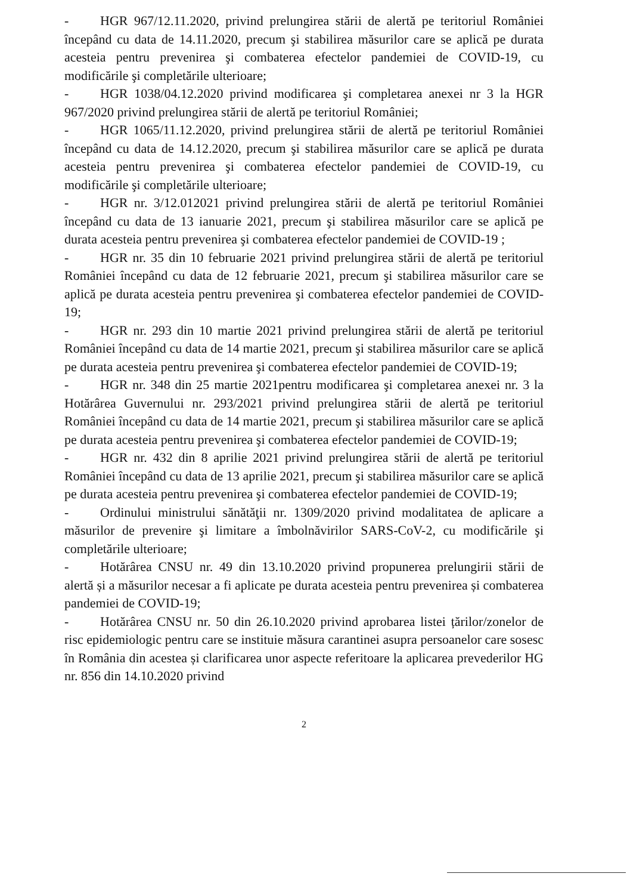- HGR 967/12.11.2020, privind prelungirea stării de alertă pe teritoriul României începând cu data de 14.11.2020, precum şi stabilirea măsurilor care se aplică pe durata acesteia pentru prevenirea şi combaterea efectelor pandemiei de COVID-19, cu modificările şi completările ulterioare;
- HGR 1038/04.12.2020 privind modificarea şi completarea anexei nr 3 la HGR 967/2020 privind prelungirea stării de alertă pe teritoriul României;
- HGR 1065/11.12.2020, privind prelungirea stării de alertă pe teritoriul României începând cu data de 14.12.2020, precum şi stabilirea măsurilor care se aplică pe durata acesteia pentru prevenirea şi combaterea efectelor pandemiei de COVID-19, cu modificările şi completările ulterioare;
- HGR nr. 3/12.012021 privind prelungirea stării de alertă pe teritoriul României începând cu data de 13 ianuarie 2021, precum şi stabilirea măsurilor care se aplică pe durata acesteia pentru prevenirea şi combaterea efectelor pandemiei de COVID-19 ;
- HGR nr. 35 din 10 februarie 2021 privind prelungirea stării de alertă pe teritoriul României începând cu data de 12 februarie 2021, precum şi stabilirea măsurilor care se aplică pe durata acesteia pentru prevenirea şi combaterea efectelor pandemiei de COVID-19;
- HGR nr. 293 din 10 martie 2021 privind prelungirea stării de alertă pe teritoriul României începând cu data de 14 martie 2021, precum şi stabilirea măsurilor care se aplică pe durata acesteia pentru prevenirea şi combaterea efectelor pandemiei de COVID-19;
- HGR nr. 348 din 25 martie 2021pentru modificarea şi completarea anexei nr. 3 la Hotărârea Guvernului nr. 293/2021 privind prelungirea stării de alertă pe teritoriul României începând cu data de 14 martie 2021, precum şi stabilirea măsurilor care se aplică pe durata acesteia pentru prevenirea şi combaterea efectelor pandemiei de COVID-19;
- HGR nr. 432 din 8 aprilie 2021 privind prelungirea stării de alertă pe teritoriul României începând cu data de 13 aprilie 2021, precum şi stabilirea măsurilor care se aplică pe durata acesteia pentru prevenirea şi combaterea efectelor pandemiei de COVID-19;
- Ordinului ministrului sănătăţii nr. 1309/2020 privind modalitatea de aplicare a măsurilor de prevenire şi limitare a îmbolnăvirilor SARS-CoV-2, cu modificările şi completările ulterioare;
- Hotărârea CNSU nr. 49 din 13.10.2020 privind propunerea prelungirii stării de alertă și a măsurilor necesar a fi aplicate pe durata acesteia pentru prevenirea și combaterea pandemiei de COVID-19;
- Hotărârea CNSU nr. 50 din 26.10.2020 privind aprobarea listei țărilor/zonelor de risc epidemiologic pentru care se instituie măsura carantinei asupra persoanelor care sosesc în România din acestea și clarificarea unor aspecte referitoare la aplicarea prevederilor HG nr. 856 din 14.10.2020 privind
2